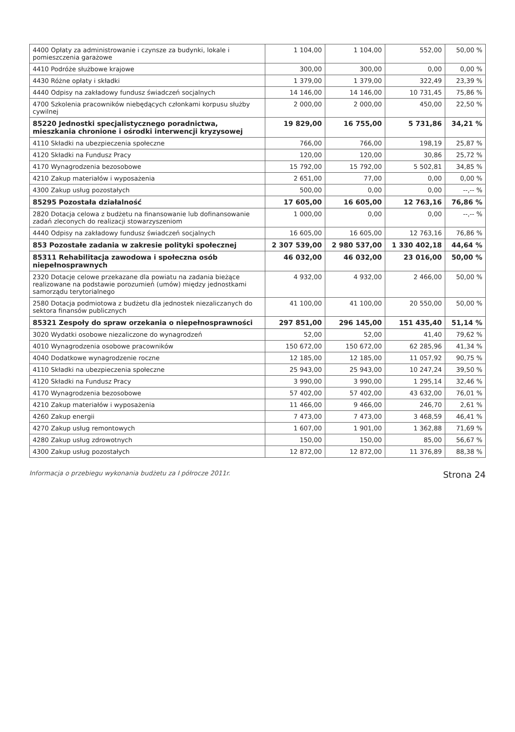| 4400 Opłaty za administrowanie i czynsze za budynki, lokale i pomieszczenia garażowe | 1 104,00 | 1 104,00 | 552,00 | 50,00 % |
| 4410 Podróże służbowe krajowe | 300,00 | 300,00 | 0,00 | 0,00 % |
| 4430 Różne opłaty i składki | 1 379,00 | 1 379,00 | 322,49 | 23,39 % |
| 4440 Odpisy na zakładowy fundusz świadczeń socjalnych | 14 146,00 | 14 146,00 | 10 731,45 | 75,86 % |
| 4700 Szkolenia pracowników niebędących członkami korpusu służby cywilnej | 2 000,00 | 2 000,00 | 450,00 | 22,50 % |
| 85220 Jednostki specjalistycznego poradnictwa, mieszkania chronione i ośrodki interwencji kryzysowej | 19 829,00 | 16 755,00 | 5 731,86 | 34,21 % |
| 4110 Składki na ubezpieczenia społeczne | 766,00 | 766,00 | 198,19 | 25,87 % |
| 4120 Składki na Fundusz Pracy | 120,00 | 120,00 | 30,86 | 25,72 % |
| 4170 Wynagrodzenia bezosobowe | 15 792,00 | 15 792,00 | 5 502,81 | 34,85 % |
| 4210 Zakup materiałów i wyposażenia | 2 651,00 | 77,00 | 0,00 | 0,00 % |
| 4300 Zakup usług pozostałych | 500,00 | 0,00 | 0,00 | --,-- % |
| 85295 Pozostała działalność | 17 605,00 | 16 605,00 | 12 763,16 | 76,86 % |
| 2820 Dotacja celowa z budżetu na finansowanie lub dofinansowanie zadań zleconych do realizacji stowarzyszeniom | 1 000,00 | 0,00 | 0,00 | --,-- % |
| 4440 Odpisy na zakładowy fundusz świadczeń socjalnych | 16 605,00 | 16 605,00 | 12 763,16 | 76,86 % |
| 853 Pozostałe zadania w zakresie polityki społecznej | 2 307 539,00 | 2 980 537,00 | 1 330 402,18 | 44,64 % |
| 85311 Rehabilitacja zawodowa i społeczna osób niepełnosprawnych | 46 032,00 | 46 032,00 | 23 016,00 | 50,00 % |
| 2320 Dotacje celowe przekazane dla powiatu na zadania bieżące realizowane na podstawie porozumień (umów) między jednostkami samorządu terytorialnego | 4 932,00 | 4 932,00 | 2 466,00 | 50,00 % |
| 2580 Dotacja podmiotowa z budżetu dla jednostek niezaliczanych do sektora finansów publicznych | 41 100,00 | 41 100,00 | 20 550,00 | 50,00 % |
| 85321 Zespoły do spraw orzekania o niepełnosprawności | 297 851,00 | 296 145,00 | 151 435,40 | 51,14 % |
| 3020 Wydatki osobowe niezaliczone do wynagrodzeń | 52,00 | 52,00 | 41,40 | 79,62 % |
| 4010 Wynagrodzenia osobowe pracowników | 150 672,00 | 150 672,00 | 62 285,96 | 41,34 % |
| 4040 Dodatkowe wynagrodzenie roczne | 12 185,00 | 12 185,00 | 11 057,92 | 90,75 % |
| 4110 Składki na ubezpieczenia społeczne | 25 943,00 | 25 943,00 | 10 247,24 | 39,50 % |
| 4120 Składki na Fundusz Pracy | 3 990,00 | 3 990,00 | 1 295,14 | 32,46 % |
| 4170 Wynagrodzenia bezosobowe | 57 402,00 | 57 402,00 | 43 632,00 | 76,01 % |
| 4210 Zakup materiałów i wyposażenia | 11 466,00 | 9 466,00 | 246,70 | 2,61 % |
| 4260 Zakup energii | 7 473,00 | 7 473,00 | 3 468,59 | 46,41 % |
| 4270 Zakup usług remontowych | 1 607,00 | 1 901,00 | 1 362,88 | 71,69 % |
| 4280 Zakup usług zdrowotnych | 150,00 | 150,00 | 85,00 | 56,67 % |
| 4300 Zakup usług pozostałych | 12 872,00 | 12 872,00 | 11 376,89 | 88,38 % |
Informacja o przebiegu wykonania budżetu za I półrocze 2011r. Strona 24